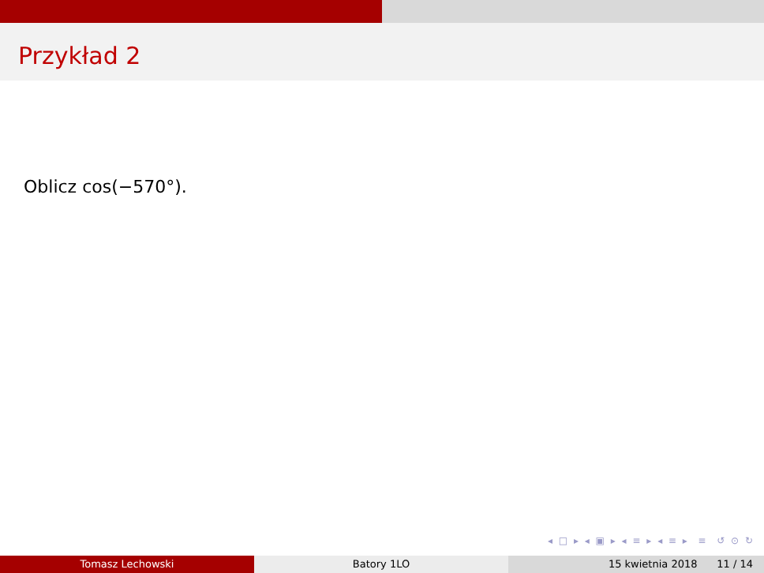Przykład 2
Oblicz cos(−570°).
◂ □ ▸ ◂ ▣ ▸ ◂ ≡ ▸ ◂ ≡ ▸ ≡ ↺ ⊙ ↻
Tomasz Lechowski Batory 1LO 15 kwietnia 2018 11 / 14